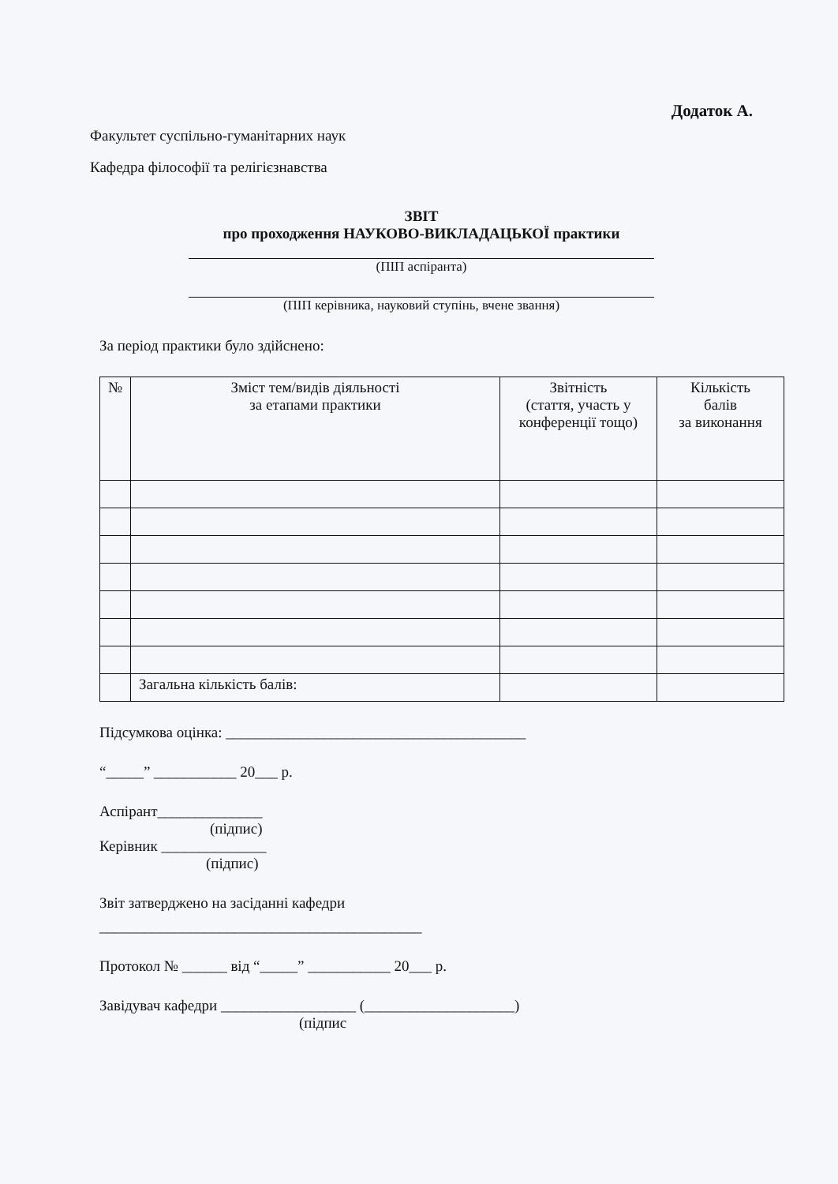Додаток А.
Факультет суспільно-гуманітарних наук
Кафедра філософії та релігієзнавства
ЗВІТ
про проходження НАУКОВО-ВИКЛАДАЦЬКОЇ практики
(ПІП аспіранта)
(ПІП керівника, науковий ступінь, вчене звання)
За період практики було здійснено:
| № | Зміст тем/видів діяльності за етапами практики | Звітність (стаття, участь у конференції тощо) | Кількість балів за виконання |
| --- | --- | --- | --- |
| | Загальна кількість балів: | | |
Підсумкова оцінка: ________________________________________
“_____” ___________ 20___ р.
Аспірант______________
(підпис)
Керівник ______________
(підпис)
Звіт затверджено на засіданні кафедри
___________________________________________
Протокол № ______ від “_____” ___________ 20___ р.
Завідувач кафедри __________________ (____________________)
(підпис